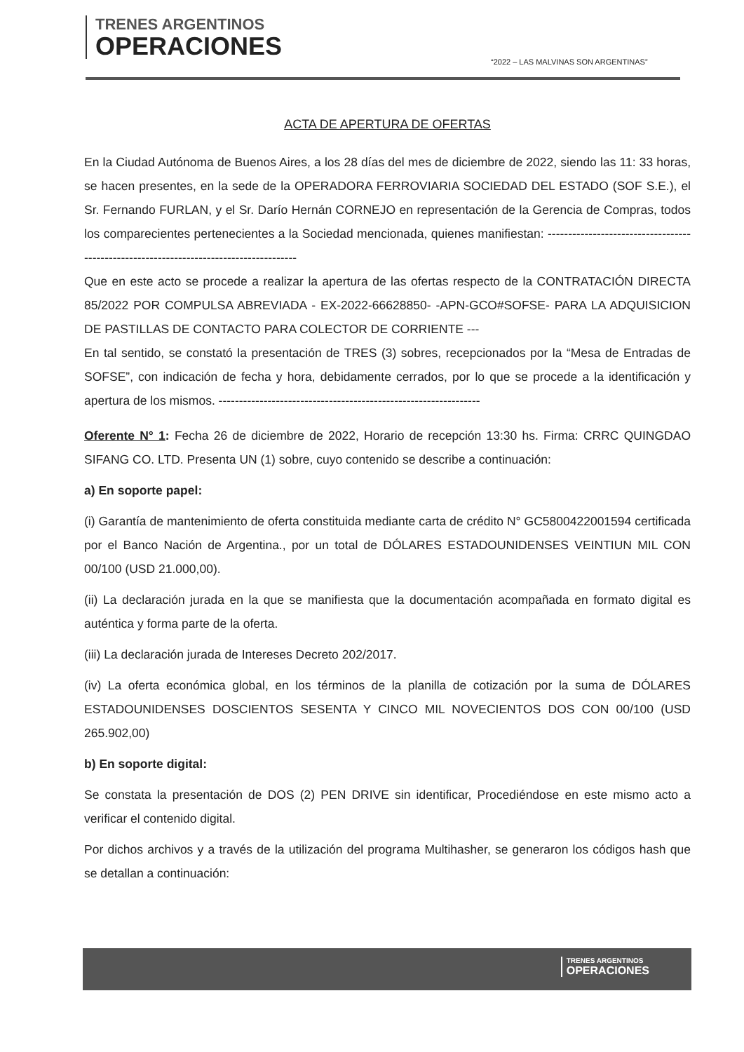TRENES ARGENTINOS
OPERACIONES
“2022 – LAS MALVINAS SON ARGENTINAS”
ACTA DE APERTURA DE OFERTAS
En la Ciudad Autónoma de Buenos Aires, a los 28 días del mes de diciembre de 2022, siendo las 11: 33 horas, se hacen presentes, en la sede de la OPERADORA FERROVIARIA SOCIEDAD DEL ESTADO (SOF S.E.), el Sr. Fernando FURLAN, y el Sr. Darío Hernán CORNEJO en representación de la Gerencia de Compras, todos los comparecientes pertenecientes a la Sociedad mencionada, quienes manifiestan: ---------------------------------------------------------------------------------------
Que en este acto se procede a realizar la apertura de las ofertas respecto de la CONTRATACIÓN DIRECTA 85/2022 POR COMPULSA ABREVIADA - EX-2022-66628850- -APN-GCO#SOFSE- PARA LA ADQUISICION DE PASTILLAS DE CONTACTO PARA COLECTOR DE CORRIENTE ---
En tal sentido, se constató la presentación de TRES (3) sobres, recepcionados por la “Mesa de Entradas de SOFSE”, con indicación de fecha y hora, debidamente cerrados, por lo que se procede a la identificación y apertura de los mismos. ----------------------------------------------------------------
Oferente N° 1: Fecha 26 de diciembre de 2022, Horario de recepción 13:30 hs. Firma: CRRC QUINGDAO SIFANG CO. LTD. Presenta UN (1) sobre, cuyo contenido se describe a continuación:
a) En soporte papel:
(i) Garantía de mantenimiento de oferta constituida mediante carta de crédito N° GC5800422001594 certificada por el Banco Nación de Argentina., por un total de DÓLARES ESTADOUNIDENSES VEINTIUN MIL CON 00/100 (USD 21.000,00).
(ii) La declaración jurada en la que se manifiesta que la documentación acompañada en formato digital es auténtica y forma parte de la oferta.
(iii) La declaración jurada de Intereses Decreto 202/2017.
(iv) La oferta económica global, en los términos de la planilla de cotización por la suma de DÓLARES ESTADOUNIDENSES DOSCIENTOS SESENTA Y CINCO MIL NOVECIENTOS DOS CON 00/100 (USD 265.902,00)
b) En soporte digital:
Se constata la presentación de DOS (2) PEN DRIVE sin identificar, Procediéndose en este mismo acto a verificar el contenido digital.
Por dichos archivos y a través de la utilización del programa Multihasher, se generaron los códigos hash que se detallan a continuación:
TRENES ARGENTINOS
OPERACIONES